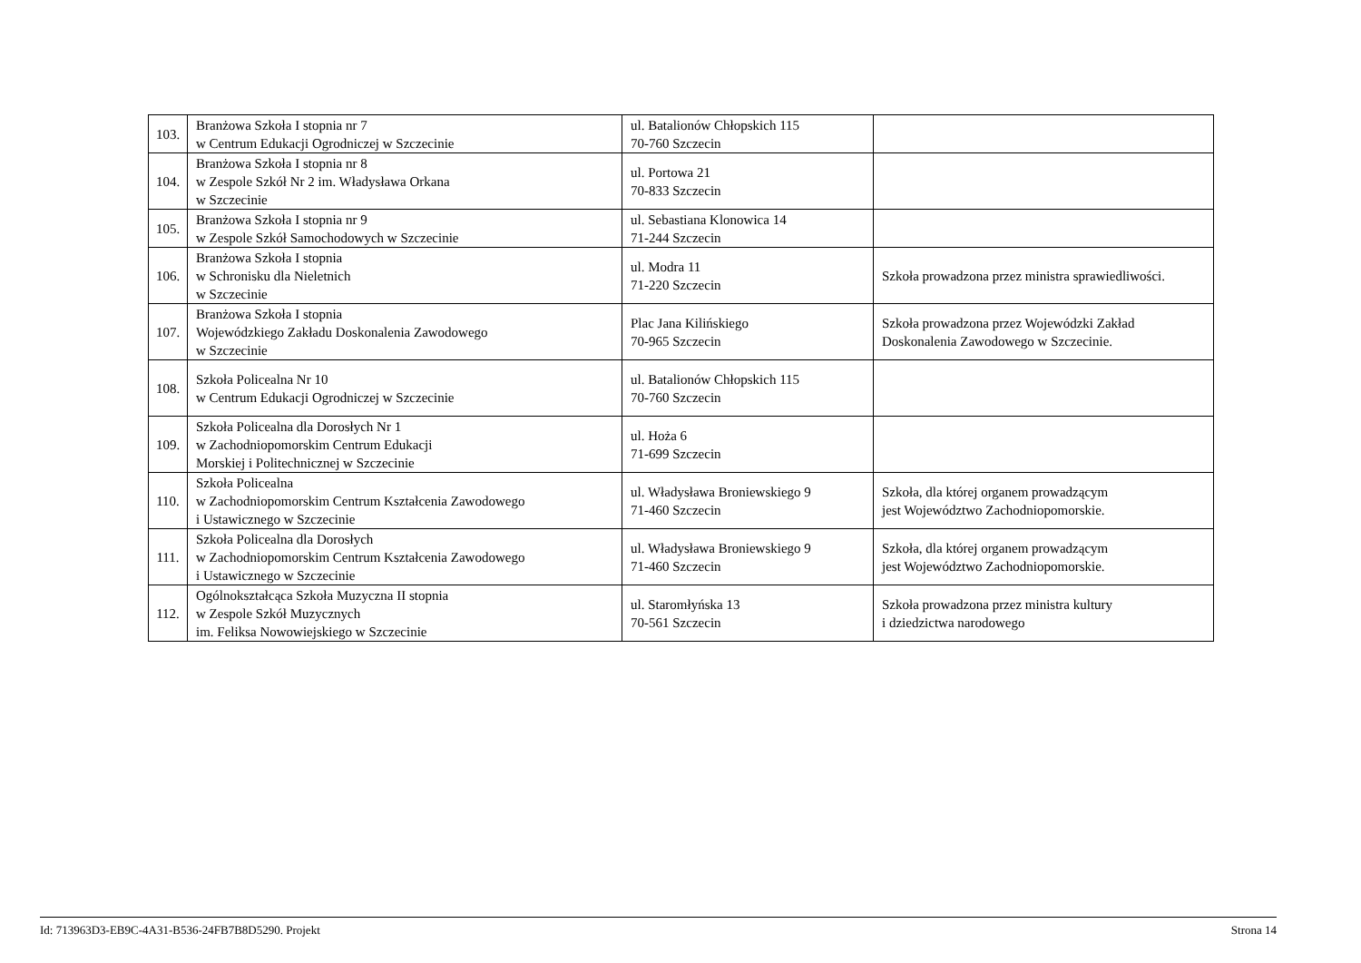| 103. | Branżowa Szkoła I stopnia nr 7 w Centrum Edukacji Ogrodniczej w Szczecinie | ul. Batalionów Chłopskich 115 70-760 Szczecin | |
| 104. | Branżowa Szkoła I stopnia nr 8 w Zespole Szkół Nr 2 im. Władysława Orkana w Szczecinie | ul. Portowa 21 70-833 Szczecin | |
| 105. | Branżowa Szkoła I stopnia nr 9 w Zespole Szkół Samochodowych w Szczecinie | ul. Sebastiana Klonowica 14 71-244 Szczecin | |
| 106. | Branżowa Szkoła I stopnia w Schronisku dla Nieletnich w Szczecinie | ul. Modra 11 71-220 Szczecin | Szkoła prowadzona przez ministra sprawiedliwości. |
| 107. | Branżowa Szkoła I stopnia Wojewódzkiego Zakładu Doskonalenia Zawodowego w Szczecinie | Plac Jana Kilińskiego 70-965 Szczecin | Szkoła prowadzona przez Wojewódzki Zakład Doskonalenia Zawodowego w Szczecinie. |
| 108. | Szkoła Policealna Nr 10 w Centrum Edukacji Ogrodniczej w Szczecinie | ul. Batalionów Chłopskich 115 70-760 Szczecin | |
| 109. | Szkoła Policealna dla Dorosłych Nr 1 w Zachodniopomorskim Centrum Edukacji Morskiej i Politechnicznej w Szczecinie | ul. Hoża 6 71-699 Szczecin | |
| 110. | Szkoła Policealna w Zachodniopomorskim Centrum Kształcenia Zawodowego i Ustawicznego w Szczecinie | ul. Władysława Broniewskiego 9 71-460 Szczecin | Szkoła, dla której organem prowadzącym jest Województwo Zachodniopomorskie. |
| 111. | Szkoła Policealna dla Dorosłych w Zachodniopomorskim Centrum Kształcenia Zawodowego i Ustawicznego w Szczecinie | ul. Władysława Broniewskiego 9 71-460 Szczecin | Szkoła, dla której organem prowadzącym jest Województwo Zachodniopomorskie. |
| 112. | Ogólnokształcąca Szkoła Muzyczna II stopnia w Zespole Szkół Muzycznych im. Feliksa Nowowiejskiego w Szczecinie | ul. Staromłyńska 13 70-561 Szczecin | Szkoła prowadzona przez ministra kultury i dziedzictwa narodowego |
Id: 713963D3-EB9C-4A31-B536-24FB7B8D5290. Projekt Strona 14